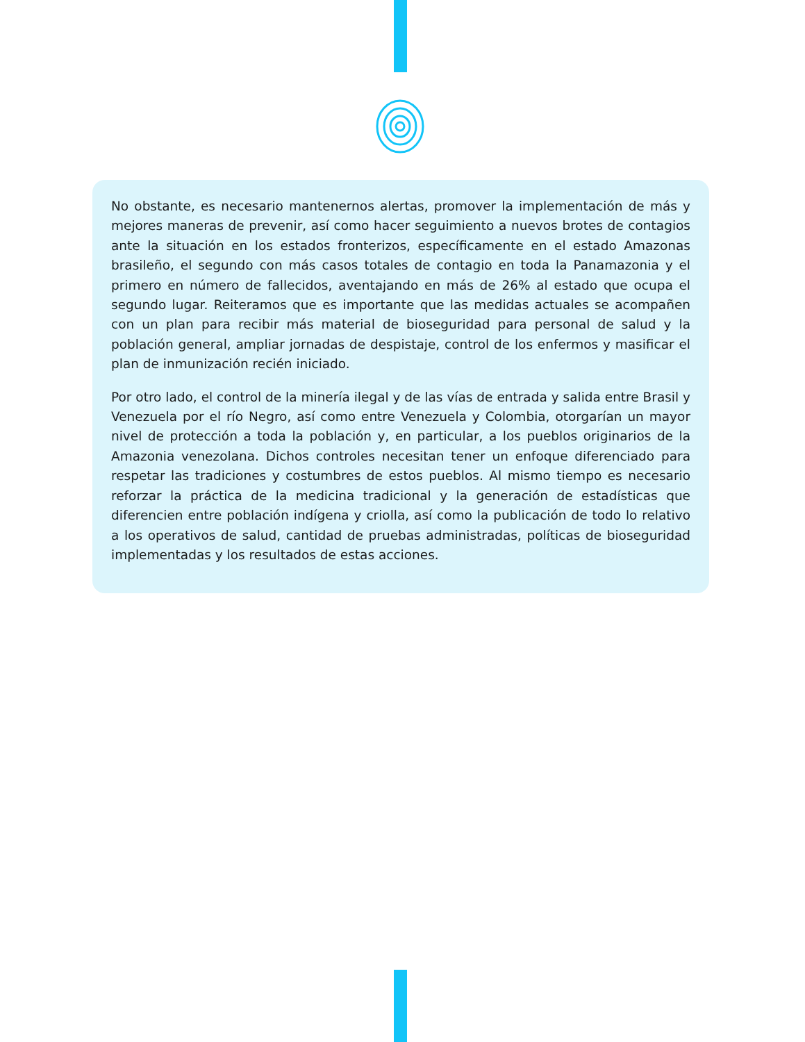No obstante, es necesario mantenernos alertas, promover la implementación de más y mejores maneras de prevenir, así como hacer seguimiento a nuevos brotes de contagios ante la situación en los estados fronterizos, específicamente en el estado Amazonas brasileño, el segundo con más casos totales de contagio en toda la Panamazonia y el primero en número de fallecidos, aventajando en más de 26% al estado que ocupa el segundo lugar. Reiteramos que es importante que las medidas actuales se acompañen con un plan para recibir más material de bioseguridad para personal de salud y la población general, ampliar jornadas de despistaje, control de los enfermos y masificar el plan de inmunización recién iniciado.
Por otro lado, el control de la minería ilegal y de las vías de entrada y salida entre Brasil y Venezuela por el río Negro, así como entre Venezuela y Colombia, otorgarían un mayor nivel de protección a toda la población y, en particular, a los pueblos originarios de la Amazonia venezolana. Dichos controles necesitan tener un enfoque diferenciado para respetar las tradiciones y costumbres de estos pueblos. Al mismo tiempo es necesario reforzar la práctica de la medicina tradicional y la generación de estadísticas que diferencien entre población indígena y criolla, así como la publicación de todo lo relativo a los operativos de salud, cantidad de pruebas administradas, políticas de bioseguridad implementadas y los resultados de estas acciones.